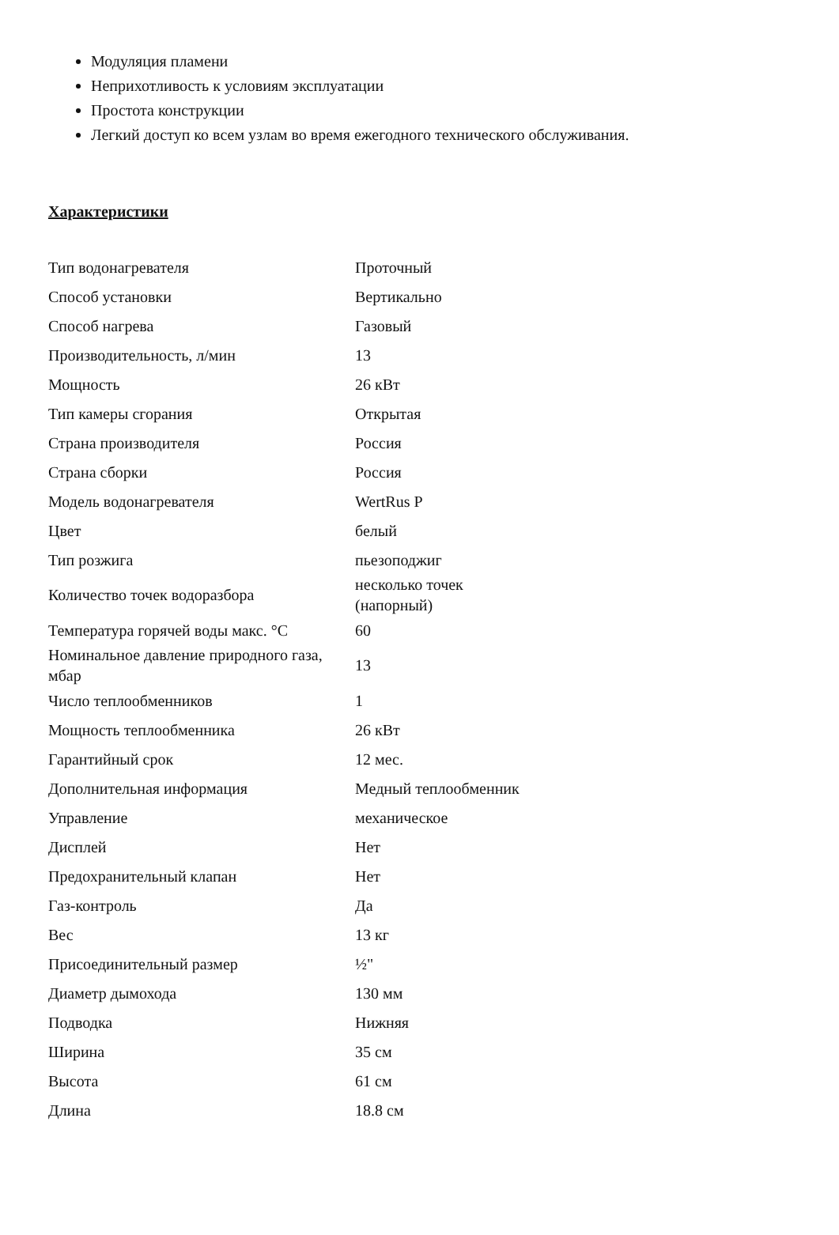Модуляция пламени
Неприхотливость к условиям эксплуатации
Простота конструкции
Легкий доступ ко всем узлам во время ежегодного технического обслуживания.
Характеристики
| Тип водонагревателя | Проточный |
| Способ установки | Вертикально |
| Способ нагрева | Газовый |
| Производительность, л/мин | 13 |
| Мощность | 26 кВт |
| Тип камеры сгорания | Открытая |
| Страна производителя | Россия |
| Страна сборки | Россия |
| Модель водонагревателя | WertRus P |
| Цвет | белый |
| Тип розжига | пьезоподжиг |
| Количество точек водоразбора | несколько точек (напорный) |
| Температура горячей воды макс. °C | 60 |
| Номинальное давление природного газа, мбар | 13 |
| Число теплообменников | 1 |
| Мощность теплообменника | 26 кВт |
| Гарантийный срок | 12 мес. |
| Дополнительная информация | Медный теплообменник |
| Управление | механическое |
| Дисплей | Нет |
| Предохранительный клапан | Нет |
| Газ-контроль | Да |
| Вес | 13 кг |
| Присоединительный размер | ½" |
| Диаметр дымохода | 130 мм |
| Подводка | Нижняя |
| Ширина | 35 см |
| Высота | 61 см |
| Длина | 18.8 см |